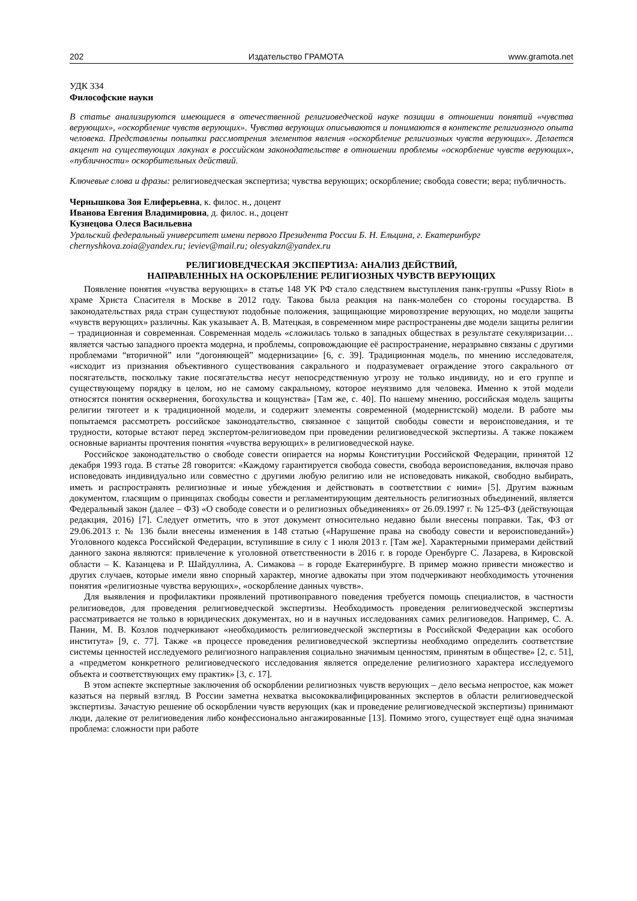202 Издательство ГРАМОТА www.gramota.net
УДК 334
Философские науки
В статье анализируются имеющиеся в отечественной религиоведческой науке позиции в отношении понятий «чувства верующих», «оскорбление чувств верующих». Чувства верующих описываются и понимаются в контексте религиозного опыта человека. Представлены попытки рассмотрения элементов явления «оскорбление религиозных чувств верующих». Делается акцент на существующих лакунах в российском законодательстве в отношении проблемы «оскорбление чувств верующих», «публичности» оскорбительных действий.
Ключевые слова и фразы: религиоведческая экспертиза; чувства верующих; оскорбление; свобода совести; вера; публичность.
Чернышкова Зоя Елиферьевна, к. филос. н., доцент
Иванова Евгения Владимировна, д. филос. н., доцент
Кузнецова Олеся Васильевна
Уральский федеральный университет имени первого Президента России Б. Н. Ельцина, г. Екатеринбург
chernyshkova.zoia@yandex.ru; ieviev@mail.ru; olesyakzn@yandex.ru
РЕЛИГИОВЕДЧЕСКАЯ ЭКСПЕРТИЗА: АНАЛИЗ ДЕЙСТВИЙ,
НАПРАВЛЕННЫХ НА ОСКОРБЛЕНИЕ РЕЛИГИОЗНЫХ ЧУВСТВ ВЕРУЮЩИХ
Появление понятия «чувства верующих» в статье 148 УК РФ стало следствием выступления панк-группы «Pussy Riot» в храме Христа Спасителя в Москве в 2012 году. Такова была реакция на панк-молебен со стороны государства. В законодательствах ряда стран существуют подобные положения, защищающие мировоззрение верующих, но модели защиты «чувств верующих» различны. Как указывает А. В. Матецкая, в современном мире распространены две модели защиты религии – традиционная и современная. Современная модель «сложилась только в западных обществах в результате секуляризации… является частью западного проекта модерна, и проблемы, сопровождающие её распространение, неразрывно связаны с другими проблемами “вторичной” или “догоняющей” модернизации» [6, с. 39]. Традиционная модель, по мнению исследователя, «исходит из признания объективного существования сакрального и подразумевает ограждение этого сакрального от посягательств, поскольку такие посягательства несут непосредственную угрозу не только индивиду, но и его группе и существующему порядку в целом, но не самому сакральному, которое неуязвимо для человека. Именно к этой модели относятся понятия осквернения, богохульства и кощунства» [Там же, с. 40]. По нашему мнению, российская модель защиты религии тяготеет и к традиционной модели, и содержит элементы современной (модернистской) модели. В работе мы попытаемся рассмотреть российское законодательство, связанное с защитой свободы совести и вероисповедания, и те трудности, которые встают перед экспертом-религиоведом при проведении религиоведческой экспертизы. А также покажем основные варианты прочтения понятия «чувства верующих» в религиоведческой науке.
Российское законодательство о свободе совести опирается на нормы Конституции Российской Федерации, принятой 12 декабря 1993 года. В статье 28 говорится: «Каждому гарантируется свобода совести, свобода вероисповедания, включая право исповедовать индивидуально или совместно с другими любую религию или не исповедовать никакой, свободно выбирать, иметь и распространять религиозные и иные убеждения и действовать в соответствии с ними» [5]. Другим важным документом, гласящим о принципах свободы совести и регламентирующим деятельность религиозных объединений, является Федеральный закон (далее – ФЗ) «О свободе совести и о религиозных объединениях» от 26.09.1997 г. № 125-ФЗ (действующая редакция, 2016) [7]. Следует отметить, что в этот документ относительно недавно были внесены поправки. Так, ФЗ от 29.06.2013 г. № 136 были внесены изменения в 148 статью («Нарушение права на свободу совести и вероисповеданий») Уголовного кодекса Российской Федерации, вступившие в силу с 1 июля 2013 г. [Там же]. Характерными примерами действий данного закона являются: привлечение к уголовной ответственности в 2016 г. в городе Оренбурге С. Лазарева, в Кировской области – К. Казанцева и Р. Шайдуллина, А. Симакова – в городе Екатеринбурге. В пример можно привести множество и других случаев, которые имели явно спорный характер, многие адвокаты при этом подчеркивают необходимость уточнения понятия «религиозные чувства верующих», «оскорбление данных чувств».
Для выявления и профилактики проявлений противоправного поведения требуется помощь специалистов, в частности религиоведов, для проведения религиоведческой экспертизы. Необходимость проведения религиоведческой экспертизы рассматривается не только в юридических документах, но и в научных исследованиях самих религиоведов. Например, С. А. Панин, М. В. Козлов подчеркивают «необходимость религиоведческой экспертизы в Российской Федерации как особого института» [9, с. 77]. Также «в процессе проведения религиоведческой экспертизы необходимо определить соответствие системы ценностей исследуемого религиозного направления социально значимым ценностям, принятым в обществе» [2, с. 51], а «предметом конкретного религиоведческого исследования является определение религиозного характера исследуемого объекта и соответствующих ему практик» [3, с. 17].
В этом аспекте экспертные заключения об оскорблении религиозных чувств верующих – дело весьма непростое, как может казаться на первый взгляд. В России заметна нехватка высококвалифицированных экспертов в области религиоведческой экспертизы. Зачастую решение об оскорблении чувств верующих (как и проведение религиоведческой экспертизы) принимают люди, далекие от религиоведения либо конфессионально ангажированные [13]. Помимо этого, существует ещё одна значимая проблема: сложности при работе